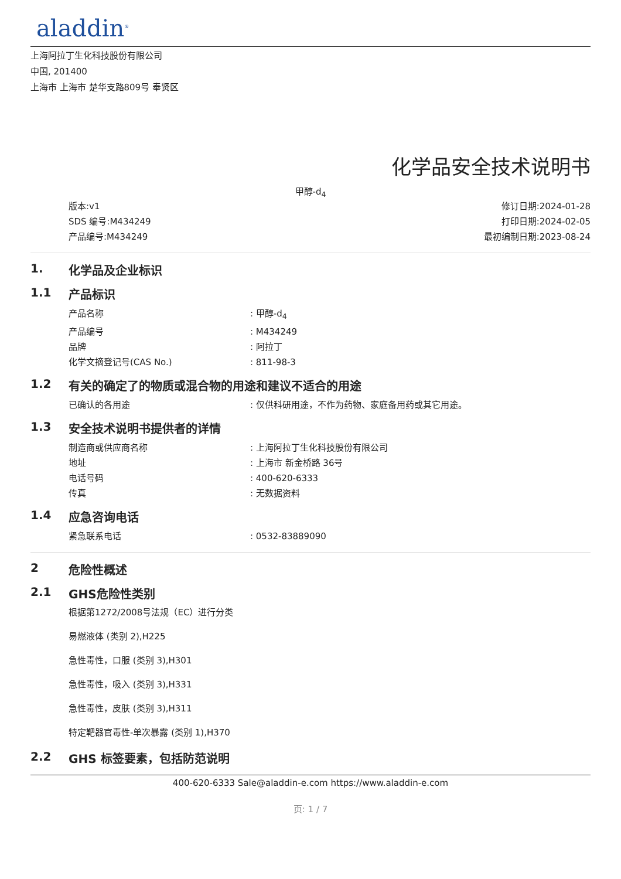aladdin<sup>®</sup>
上海阿拉丁生化科技股份有限公司
中国, 201400
上海市 上海市 楚华支路809号 奉贤区
化学品安全技术说明书
甲醇-d<sub>4</sub>
版本:v1
SDS 编号:M434249
产品编号:M434249
修订日期:2024-01-28
打印日期:2024-02-05
最初编制日期:2023-08-24
1. 化学品及企业标识
1.1 产品标识
产品名称: 甲醇-d<sub>4</sub>
产品编号: M434249
品牌: 阿拉丁
化学文摘登记号(CAS No.): 811-98-3
1.2 有关的确定了的物质或混合物的用途和建议不适合的用途
已确认的各用途: 仅供科研用途，不作为药物、家庭备用药或其它用途。
1.3 安全技术说明书提供者的详情
制造商或供应商名称: 上海阿拉丁生化科技股份有限公司
地址: 上海市 新金桥路 36号
电话号码: 400-620-6333
传真: 无数据资料
1.4 应急咨询电话
紧急联系电话: 0532-83889090
2 危险性概述
2.1 GHS危险性类别
根据第1272/2008号法规（EC）进行分类
易燃液体 (类别 2),H225
急性毒性，口服 (类别 3),H301
急性毒性，吸入 (类别 3),H331
急性毒性，皮肤 (类别 3),H311
特定靶器官毒性-单次暴露 (类别 1),H370
2.2 GHS 标签要素，包括防范说明
400-620-6333 Sale@aladdin-e.com https://www.aladdin-e.com
页: 1 / 7